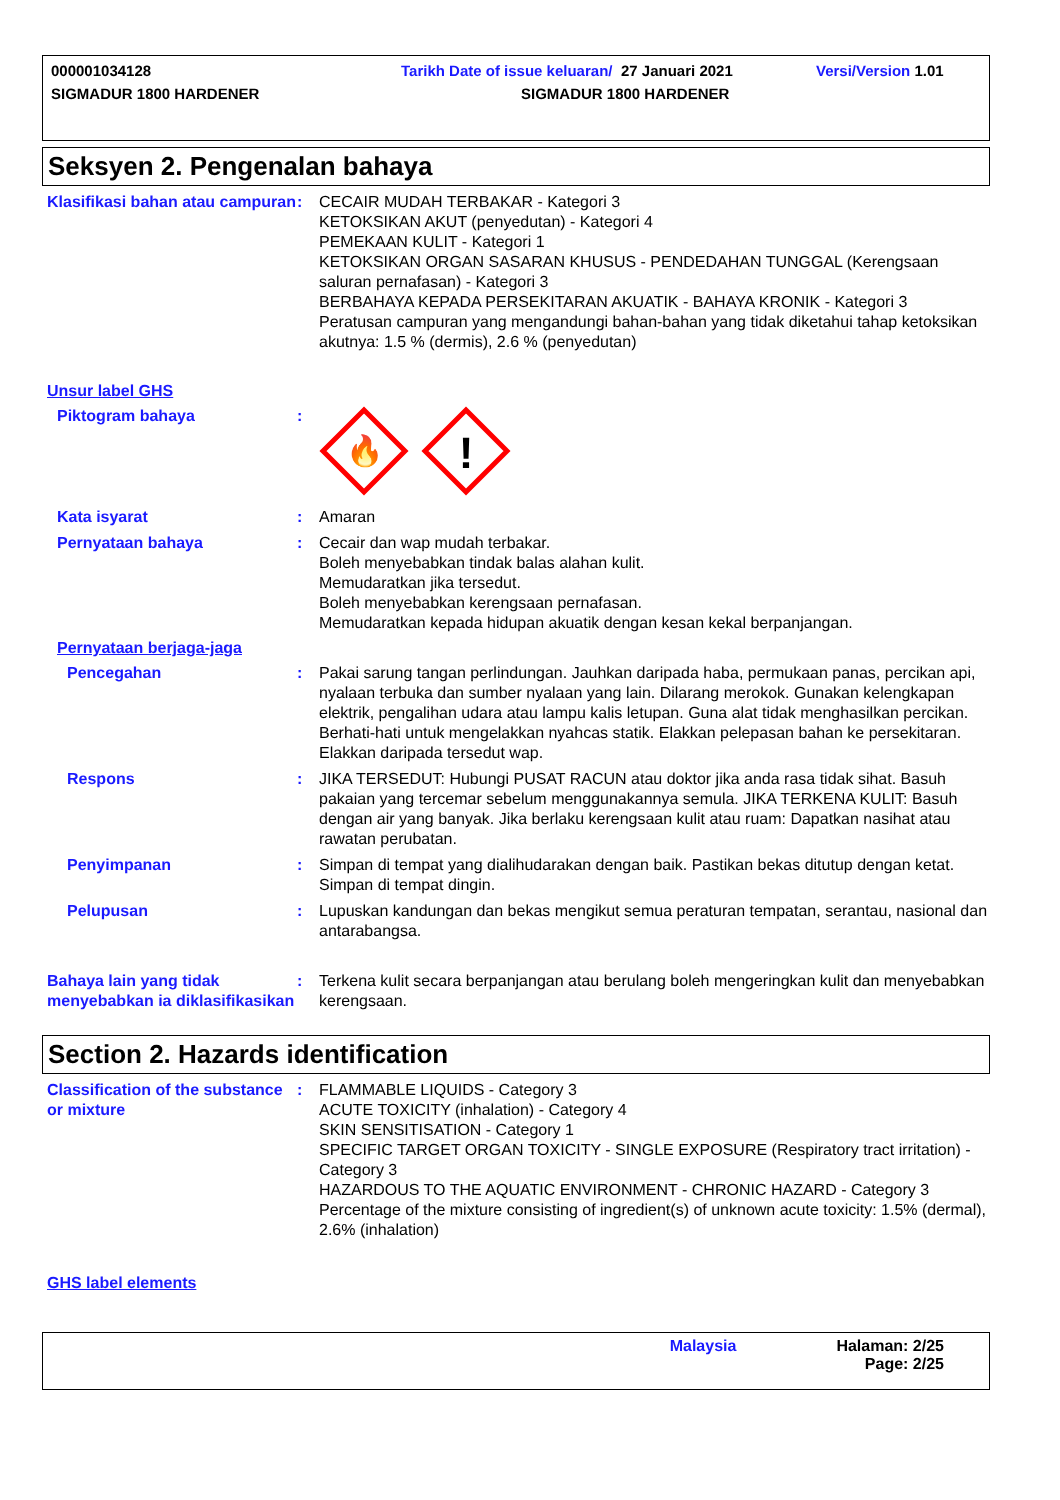000001034128 Tarikh Date of issue keluaran/ 27 Januari 2021 Versi/Version 1.01
SIGMADUR 1800 HARDENER SIGMADUR 1800 HARDENER
Seksyen 2. Pengenalan bahaya
Klasifikasi bahan atau campuran
: CECAIR MUDAH TERBAKAR - Kategori 3
KETOKSIKAN AKUT (penyedutan) - Kategori 4
PEMEKAAN KULIT - Kategori 1
KETOKSIKAN ORGAN SASARAN KHUSUS - PENDEDAHAN TUNGGAL (Kerengsaan saluran pernafasan) - Kategori 3
BERBAHAYA KEPADA PERSEKITARAN AKUATIK - BAHAYA KRONIK - Kategori 3
Peratusan campuran yang mengandungi bahan-bahan yang tidak diketahui tahap ketoksikan akutnya: 1.5 % (dermis), 2.6 % (penyedutan)
Unsur label GHS
Piktogram bahaya :
🔥
!
Kata isyarat : Amaran
Pernyataan bahaya : Cecair dan wap mudah terbakar.
Boleh menyebabkan tindak balas alahan kulit.
Memudaratkan jika tersedut.
Boleh menyebabkan kerengsaan pernafasan.
Memudaratkan kepada hidupan akuatik dengan kesan kekal berpanjangan.
Pernyataan berjaga-jaga
Pencegahan : Pakai sarung tangan perlindungan. Jauhkan daripada haba, permukaan panas, percikan api, nyalaan terbuka dan sumber nyalaan yang lain. Dilarang merokok. Gunakan kelengkapan elektrik, pengalihan udara atau lampu kalis letupan. Guna alat tidak menghasilkan percikan. Berhati-hati untuk mengelakkan nyahcas statik. Elakkan pelepasan bahan ke persekitaran. Elakkan daripada tersedut wap.
Respons : JIKA TERSEDUT: Hubungi PUSAT RACUN atau doktor jika anda rasa tidak sihat. Basuh pakaian yang tercemar sebelum menggunakannya semula. JIKA TERKENA KULIT: Basuh dengan air yang banyak. Jika berlaku kerengsaan kulit atau ruam: Dapatkan nasihat atau rawatan perubatan.
Penyimpanan : Simpan di tempat yang dialihudarakan dengan baik. Pastikan bekas ditutup dengan ketat. Simpan di tempat dingin.
Pelupusan : Lupuskan kandungan dan bekas mengikut semua peraturan tempatan, serantau, nasional dan antarabangsa.
Bahaya lain yang tidak menyebabkan ia diklasifikasikan
: Terkena kulit secara berpanjangan atau berulang boleh mengeringkan kulit dan menyebabkan kerengsaan.
Section 2. Hazards identification
Classification of the substance or mixture
: FLAMMABLE LIQUIDS - Category 3
ACUTE TOXICITY (inhalation) - Category 4
SKIN SENSITISATION - Category 1
SPECIFIC TARGET ORGAN TOXICITY - SINGLE EXPOSURE (Respiratory tract irritation) - Category 3
HAZARDOUS TO THE AQUATIC ENVIRONMENT - CHRONIC HAZARD - Category 3
Percentage of the mixture consisting of ingredient(s) of unknown acute toxicity: 1.5% (dermal), 2.6% (inhalation)
GHS label elements
Malaysia Halaman: 2/25
Page: 2/25